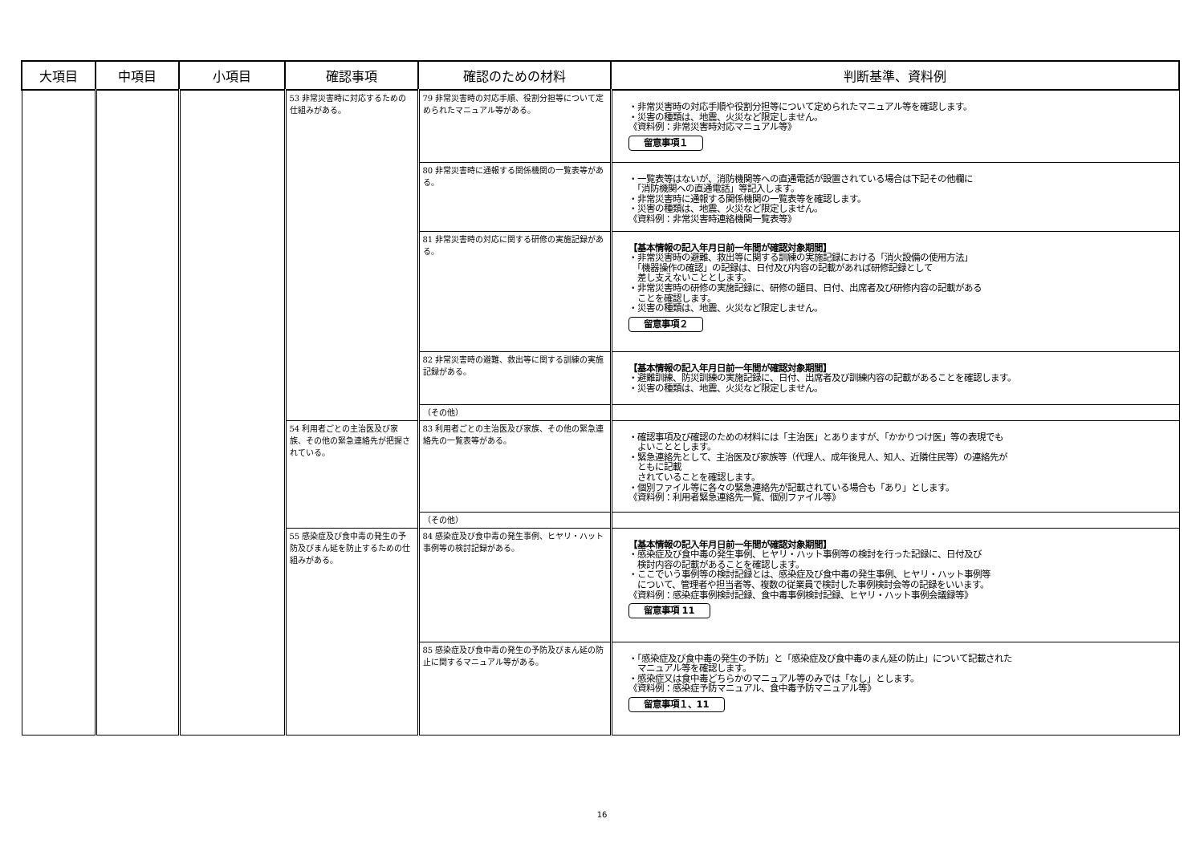| 大項目 | 中項目 | 小項目 | 確認事項 | 確認のための材料 | 判断基準、資料例 |
| --- | --- | --- | --- | --- | --- |
| | | | 53 非常災害時に対応するための仕組みがある。 | 79 非常災害時の対応手順、役割分担等について定められたマニュアル等がある。 | ・非常災害時の対応手順や役割分担等について定められたマニュアル等を確認します。 ・災害の種類は、地震、火災など限定しません。 《資料例：非常災害時対応マニュアル等》 留意事項１ |
| | | | | 80 非常災害時に通報する関係機関の一覧表等がある。 | ・一覧表等はないが、消防機関等への直通電話が設置されている場合は下記その他欄に 「消防機関への直通電話」等記入します。 ・非常災害時に通報する関係機関の一覧表等を確認します。 ・災害の種類は、地震、火災など限定しません。 《資料例：非常災害時連絡機関一覧表等》 |
| | | | | 81 非常災害時の対応に関する研修の実施記録がある。 | 【基本情報の記入年月日前一年間が確認対象期間】 ・非常災害時の避難、救出等に関する訓練の実施記録における「消火設備の使用方法」 「機器操作の確認」の記録は、日付及び内容の記載があれば研修記録として 差し支えないこととします。 ・非常災害時の研修の実施記録に、研修の題目、日付、出席者及び研修内容の記載がある ことを確認します。 ・災害の種類は、地震、火災など限定しません。 留意事項２ |
| | | | | 82 非常災害時の避難、救出等に関する訓練の実施記録がある。 | 【基本情報の記入年月日前一年間が確認対象期間】 ・避難訓練、防災訓練の実施記録に、日付、出席者及び訓練内容の記載があることを確認します。 ・災害の種類は、地震、火災など限定しません。 |
| | | | | （その他） | |
| | | | 54 利用者ごとの主治医及び家族、その他の緊急連絡先が把握されている。 | 83 利用者ごとの主治医及び家族、その他の緊急連絡先の一覧表等がある。 | ・確認事項及び確認のための材料には「主治医」とありますが、「かかりつけ医」等の表現でも よいこととします。 ・緊急連絡先として、主治医及び家族等（代理人、成年後見人、知人、近隣住民等）の連絡先が ともに記載 されていることを確認します。 ・個別ファイル等に各々の緊急連絡先が記載されている場合も「あり」とします。 《資料例：利用者緊急連絡先一覧、個別ファイル等》 |
| | | | | （その他） | |
| | | | 55 感染症及び食中毒の発生の予防及びまん延を防止するための仕組みがある。 | 84 感染症及び食中毒の発生事例、ヒヤリ・ハット事例等の検討記録がある。 | 【基本情報の記入年月日前一年間が確認対象期間】 ・感染症及び食中毒の発生事例、ヒヤリ・ハット事例等の検討を行った記録に、日付及び 検討内容の記載があることを確認します。 ・ここでいう事例等の検討記録とは、感染症及び食中毒の発生事例、ヒヤリ・ハット事例等 について、管理者や担当者等、複数の従業員で検討した事例検討会等の記録をいいます。 《資料例：感染症事例検討記録、食中毒事例検討記録、ヒヤリ・ハット事例会議録等》 留意事項 11 |
| | | | | 85 感染症及び食中毒の発生の予防及びまん延の防止に関するマニュアル等がある。 | ・「感染症及び食中毒の発生の予防」と「感染症及び食中毒のまん延の防止」について記載された マニュアル等を確認します。 ・感染症又は食中毒どちらかのマニュアル等のみでは「なし」とします。 《資料例：感染症予防マニュアル、食中毒予防マニュアル等》 留意事項１、11 |
16